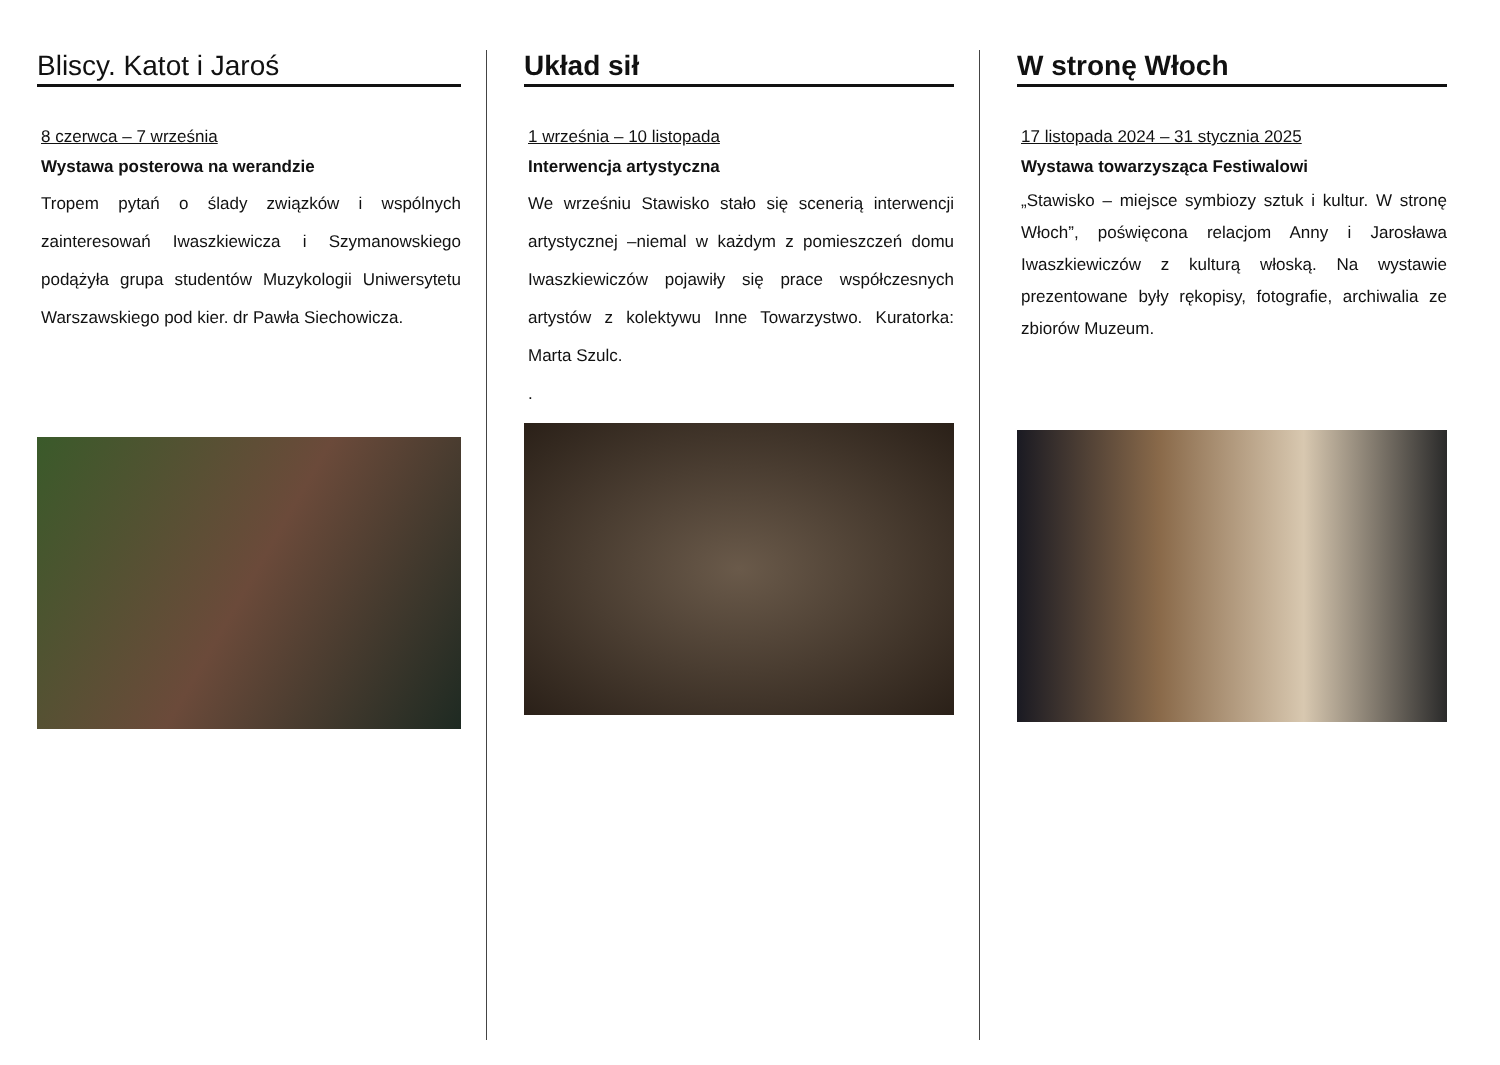Bliscy. Katot i Jaroś
8 czerwca – 7 września
Wystawa posterowa na werandzie
Tropem pytań o ślady związków i wspólnych zainteresowań Iwaszkiewicza i Szymanowskiego podążyła grupa studentów Muzykologii Uniwersytetu Warszawskiego pod kier. dr Pawła Siechowicza.
Układ sił
1 września – 10 listopada
Interwencja artystyczna
We wrześniu Stawisko stało się scenerią interwencji artystycznej –niemal w każdym z pomieszczeń domu Iwaszkiewiczów pojawiły się prace współczesnych artystów z kolektywu Inne Towarzystwo. Kuratorka: Marta Szulc.
.
W stronę Włoch
17 listopada 2024 – 31 stycznia 2025
Wystawa towarzysząca Festiwalowi
„Stawisko – miejsce symbiozy sztuk i kultur. W stronę Włoch”, poświęcona relacjom Anny i Jarosława Iwaszkiewiczów z kulturą włoską. Na wystawie prezentowane były rękopisy, fotografie, archiwalia ze zbiorów Muzeum.